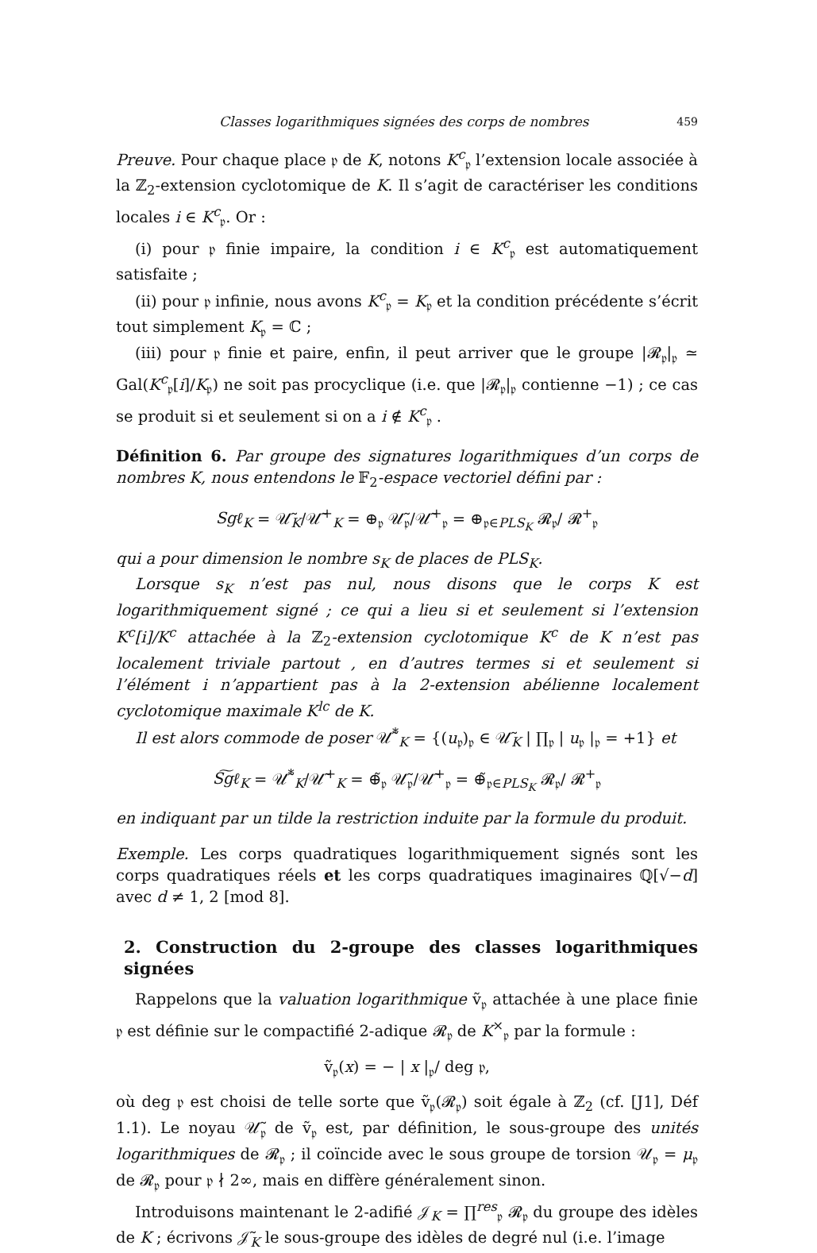Classes logarithmiques signées des corps de nombres 459
Preuve. Pour chaque place 𝔭 de K, notons K<sup>c</sup><sub>𝔭</sub> l’extension locale associée à la ℤ<sub>2</sub>-extension cyclotomique de K. Il s’agit de caractériser les conditions locales i ∈ K<sup>c</sup><sub>𝔭</sub>. Or :
(i) pour 𝔭 finie impaire, la condition i ∈ K<sup>c</sup><sub>𝔭</sub> est automatiquement satisfaite ;
(ii) pour 𝔭 infinie, nous avons K<sup>c</sup><sub>𝔭</sub> = K<sub>𝔭</sub> et la condition précédente s’écrit tout simplement K<sub>𝔭</sub> = ℂ ;
(iii) pour 𝔭 finie et paire, enfin, il peut arriver que le groupe |𝓡<sub>𝔭</sub>|<sub>𝔭</sub> ≃ Gal(K<sup>c</sup><sub>𝔭</sub>[i]/K<sub>𝔭</sub>) ne soit pas procyclique (i.e. que |𝓡<sub>𝔭</sub>|<sub>𝔭</sub> contienne −1) ; ce cas se produit si et seulement si on a i ∉ K<sup>c</sup><sub>𝔭</sub> .
Définition 6. Par groupe des signatures logarithmiques d’un corps de nombres K, nous entendons le 𝔽<sub>2</sub>-espace vectoriel défini par :
Sgℓ<sub>K</sub> = 𝒰̃<sub>K</sub>/𝒰̃<sup>+</sup><sub>K</sub> = ⊕<sub>𝔭</sub> 𝒰̃<sub>𝔭</sub>/𝒰̃<sup>+</sup><sub>𝔭</sub> = ⊕<sub>𝔭∈PLS<sub>K</sub></sub> 𝓡<sub>𝔭</sub>/ 𝓡<sup>+</sup><sub>𝔭</sub>
qui a pour dimension le nombre s<sub>K</sub> de places de PLS<sub>K</sub>.
Lorsque s<sub>K</sub> n’est pas nul, nous disons que le corps K est logarithmiquement signé ; ce qui a lieu si et seulement si l’extension K<sup>c</sup>[i]/K<sup>c</sup> attachée à la ℤ<sub>2</sub>-extension cyclotomique K<sup>c</sup> de K n’est pas localement triviale partout , en d’autres termes si et seulement si l’élément i n’appartient pas à la 2-extension abélienne localement cyclotomique maximale K<sup>lc</sup> de K.
Il est alors commode de poser 𝒰̃<sup>*</sup><sub>K</sub> = {(u<sub>𝔭</sub>)<sub>𝔭</sub> ∈ 𝒰̃<sub>K</sub> | ∏<sub>𝔭</sub> | u<sub>𝔭</sub> |<sub>𝔭</sub> = +1} et
S͠gℓ<sub>K</sub> = 𝒰̃<sup>*</sup><sub>K</sub>/𝒰̃<sup>+</sup><sub>K</sub> = ⊕̃<sub>𝔭</sub> 𝒰̃<sub>𝔭</sub>/𝒰̃<sup>+</sup><sub>𝔭</sub> = ⊕̃<sub>𝔭∈PLS<sub>K</sub></sub> 𝓡<sub>𝔭</sub>/ 𝓡<sup>+</sup><sub>𝔭</sub>
en indiquant par un tilde la restriction induite par la formule du produit.
Exemple. Les corps quadratiques logarithmiquement signés sont les corps quadratiques réels et les corps quadratiques imaginaires ℚ[√−d] avec d ≠ 1, 2 [mod 8].
2. Construction du 2-groupe des classes logarithmiques signées
Rappelons que la valuation logarithmique ṽ<sub>𝔭</sub> attachée à une place finie 𝔭 est définie sur le compactifié 2-adique 𝓡<sub>𝔭</sub> de K<sup>×</sup><sub>𝔭</sub> par la formule :
ṽ<sub>𝔭</sub>(x) = − | x |<sub>𝔭</sub>/ deg 𝔭,
où deg 𝔭 est choisi de telle sorte que ṽ<sub>𝔭</sub>(𝓡<sub>𝔭</sub>) soit égale à ℤ<sub>2</sub> (cf. [J1], Déf 1.1). Le noyau 𝒰̃<sub>𝔭</sub> de ṽ<sub>𝔭</sub> est, par définition, le sous-groupe des unités logarithmiques de 𝓡<sub>𝔭</sub> ; il coïncide avec le sous groupe de torsion 𝒰<sub>𝔭</sub> = μ<sub>𝔭</sub> de 𝓡<sub>𝔭</sub> pour 𝔭 ∤ 2∞, mais en diffère généralement sinon.
Introduisons maintenant le 2-adifié 𝒥<sub>K</sub> = ∏<sup>res</sup><sub>𝔭</sub> 𝓡<sub>𝔭</sub> du groupe des idèles de K ; écrivons 𝒥̃<sub>K</sub> le sous-groupe des idèles de degré nul (i.e. l’image